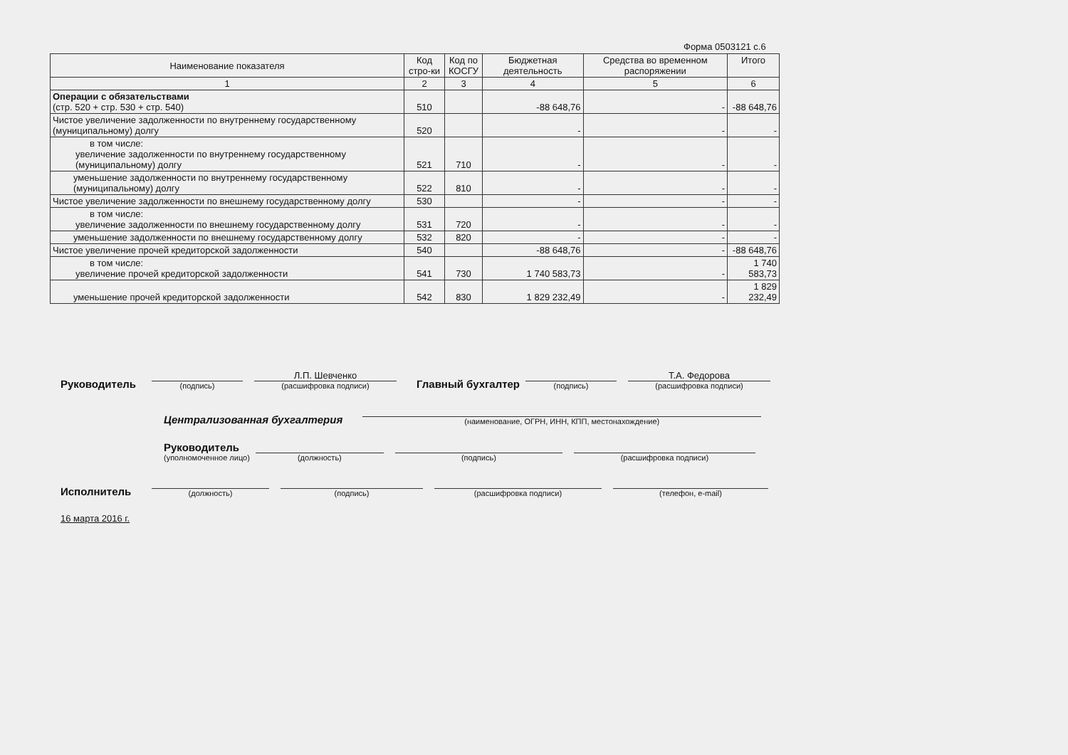Форма 0503121 с.6
| Наименование показателя | Код стро-ки | Код по КОСГУ | Бюджетная деятельность | Средства во временном распоряжении | Итого |
| --- | --- | --- | --- | --- | --- |
| 1 | 2 | 3 | 4 | 5 | 6 |
| Операции с обязательствами (стр. 520 + стр. 530 + стр. 540) | 510 | | -88 648,76 | - | -88 648,76 |
| Чистое увеличение задолженности по внутреннему государственному (муниципальному) долгу | 520 | | - | - | - |
| в том числе: увеличение задолженности по внутреннему государственному (муниципальному) долгу | 521 | 710 | - | - | - |
| уменьшение задолженности по внутреннему государственному (муниципальному) долгу | 522 | 810 | - | - | - |
| Чистое увеличение задолженности по внешнему государственному долгу | 530 | | - | - | - |
| в том числе: увеличение задолженности по внешнему государственному долгу | 531 | 720 | - | - | - |
| уменьшение задолженности по внешнему государственному долгу | 532 | 820 | - | - | - |
| Чистое увеличение прочей кредиторской задолженности | 540 | | -88 648,76 | - | -88 648,76 |
| в том числе: увеличение прочей кредиторской задолженности | 541 | 730 | 1 740 583,73 | - | 1 740 583,73 |
| уменьшение прочей кредиторской задолженности | 542 | 830 | 1 829 232,49 | - | 1 829 232,49 |
Руководитель
(подпись)
Л.П. Шевченко
(расшифровка подписи)
Главный бухгалтер
(подпись)
Т.А. Федорова
(расшифровка подписи)
Централизованная бухгалтерия
(наименование, ОГРН, ИНН, КПП, местонахождение)
Руководитель
(уполномоченное лицо)
(должность)
(подпись)
(расшифровка подписи)
Исполнитель
(должность)
(подпись)
(расшифровка подписи)
(телефон, e-mail)
16 марта 2016 г.